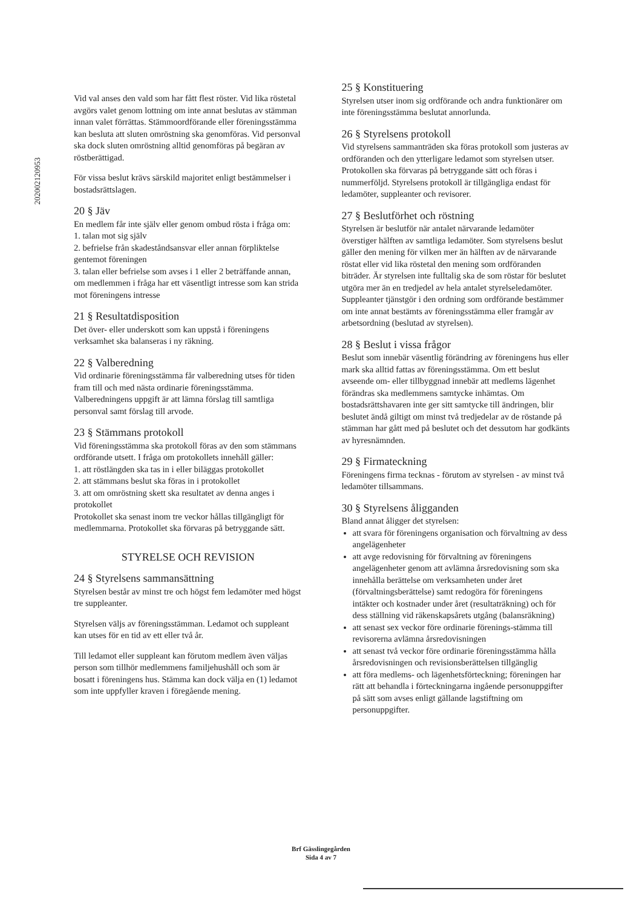202002120953
Vid val anses den vald som har fått flest röster. Vid lika röstetal avgörs valet genom lottning om inte annat beslutas av stämman innan valet förrättas. Stämmoordförande eller föreningsstämma kan besluta att sluten omröstning ska genomföras. Vid personval ska dock sluten omröstning alltid genomföras på begäran av röstberättigad.
För vissa beslut krävs särskild majoritet enligt bestämmelser i bostadsrättslagen.
20 § Jäv
En medlem får inte själv eller genom ombud rösta i fråga om:
1. talan mot sig själv
2. befrielse från skadeståndsansvar eller annan förpliktelse gentemot föreningen
3. talan eller befrielse som avses i 1 eller 2 beträffande annan, om medlemmen i fråga har ett väsentligt intresse som kan strida mot föreningens intresse
21 § Resultatdisposition
Det över- eller underskott som kan uppstå i föreningens verksamhet ska balanseras i ny räkning.
22 § Valberedning
Vid ordinarie föreningsstämma får valberedning utses för tiden fram till och med nästa ordinarie föreningsstämma. Valberedningens uppgift är att lämna förslag till samtliga personval samt förslag till arvode.
23 § Stämmans protokoll
Vid föreningsstämma ska protokoll föras av den som stämmans ordförande utsett. I fråga om protokollets innehåll gäller:
1. att röstlängden ska tas in i eller biläggas protokollet
2. att stämmans beslut ska föras in i protokollet
3. att om omröstning skett ska resultatet av denna anges i protokollet
Protokollet ska senast inom tre veckor hållas tillgängligt för medlemmarna. Protokollet ska förvaras på betryggande sätt.
STYRELSE OCH REVISION
24 § Styrelsens sammansättning
Styrelsen består av minst tre och högst fem ledamöter med högst tre suppleanter.
Styrelsen väljs av föreningsstämman. Ledamot och suppleant kan utses för en tid av ett eller två år.
Till ledamot eller suppleant kan förutom medlem även väljas person som tillhör medlemmens familjehushåll och som är bosatt i föreningens hus. Stämma kan dock välja en (1) ledamot som inte uppfyller kraven i föregående mening.
25 § Konstituering
Styrelsen utser inom sig ordförande och andra funktionärer om inte föreningsstämma beslutat annorlunda.
26 § Styrelsens protokoll
Vid styrelsens sammanträden ska föras protokoll som justeras av ordföranden och den ytterligare ledamot som styrelsen utser. Protokollen ska förvaras på betryggande sätt och föras i nummerföljd. Styrelsens protokoll är tillgängliga endast för ledamöter, suppleanter och revisorer.
27 § Beslutförhet och röstning
Styrelsen är beslutför när antalet närvarande ledamöter överstiger hälften av samtliga ledamöter. Som styrelsens beslut gäller den mening för vilken mer än hälften av de närvarande röstat eller vid lika röstetal den mening som ordföranden biträder. Är styrelsen inte fulltalig ska de som röstar för beslutet utgöra mer än en tredjedel av hela antalet styrelseledamöter. Suppleanter tjänstgör i den ordning som ordförande bestämmer om inte annat bestämts av föreningsstämma eller framgår av arbetsordning (beslutad av styrelsen).
28 § Beslut i vissa frågor
Beslut som innebär väsentlig förändring av föreningens hus eller mark ska alltid fattas av föreningsstämma. Om ett beslut avseende om- eller tillbyggnad innebär att medlems lägenhet förändras ska medlemmens samtycke inhämtas. Om bostadsrättshavaren inte ger sitt samtycke till ändringen, blir beslutet ändå giltigt om minst två tredjedelar av de röstande på stämman har gått med på beslutet och det dessutom har godkänts av hyresnämnden.
29 § Firmateckning
Föreningens firma tecknas - förutom av styrelsen - av minst två ledamöter tillsammans.
30 § Styrelsens åligganden
Bland annat åligger det styrelsen:
att svara för föreningens organisation och förvaltning av dess angelägenheter
att avge redovisning för förvaltning av föreningens angelägenheter genom att avlämna årsredovisning som ska innehålla berättelse om verksamheten under året (förvaltningsberättelse) samt redogöra för föreningens intäkter och kostnader under året (resultaträkning) och för dess ställning vid räkenskapsårets utgång (balansräkning)
att senast sex veckor före ordinarie förenings-stämma till revisorerna avlämna årsredovisningen
att senast två veckor före ordinarie föreningsstämma hålla årsredovisningen och revisionsberättelsen tillgänglig
att föra medlems- och lägenhetsförteckning; föreningen har rätt att behandla i förteckningarna ingående personuppgifter på sätt som avses enligt gällande lagstiftning om personuppgifter.
Brf Gässlingegården
Sida 4 av 7